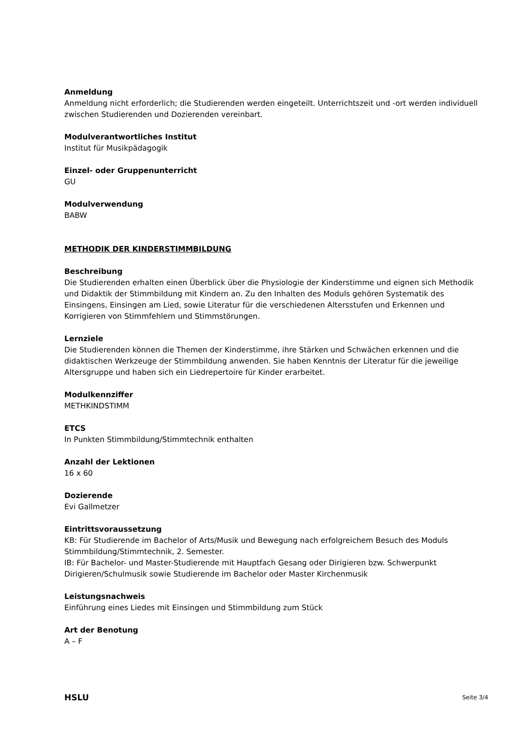Anmeldung
Anmeldung nicht erforderlich; die Studierenden werden eingeteilt. Unterrichtszeit und -ort werden individuell zwischen Studierenden und Dozierenden vereinbart.
Modulverantwortliches Institut
Institut für Musikpädagogik
Einzel- oder Gruppenunterricht
GU
Modulverwendung
BABW
METHODIK DER KINDERSTIMMBILDUNG
Beschreibung
Die Studierenden erhalten einen Überblick über die Physiologie der Kinderstimme und eignen sich Methodik und Didaktik der Stimmbildung mit Kindern an. Zu den Inhalten des Moduls gehören Systematik des Einsingens, Einsingen am Lied, sowie Literatur für die verschiedenen Altersstufen und Erkennen und Korrigieren von Stimmfehlern und Stimmstörungen.
Lernziele
Die Studierenden können die Themen der Kinderstimme, ihre Stärken und Schwächen erkennen und die didaktischen Werkzeuge der Stimmbildung anwenden. Sie haben Kenntnis der Literatur für die jeweilige Altersgruppe und haben sich ein Liedrepertoire für Kinder erarbeitet.
Modulkennziffer
METHKINDSTIMM
ETCS
In Punkten Stimmbildung/Stimmtechnik enthalten
Anzahl der Lektionen
16 x 60
Dozierende
Evi Gallmetzer
Eintrittsvoraussetzung
KB: Für Studierende im Bachelor of Arts/Musik und Bewegung nach erfolgreichem Besuch des Moduls Stimmbildung/Stimmtechnik, 2. Semester.
IB: Für Bachelor- und Master-Studierende mit Hauptfach Gesang oder Dirigieren bzw. Schwerpunkt Dirigieren/Schulmusik sowie Studierende im Bachelor oder Master Kirchenmusik
Leistungsnachweis
Einführung eines Liedes mit Einsingen und Stimmbildung zum Stück
Art der Benotung
A – F
HSLU Seite 3/4